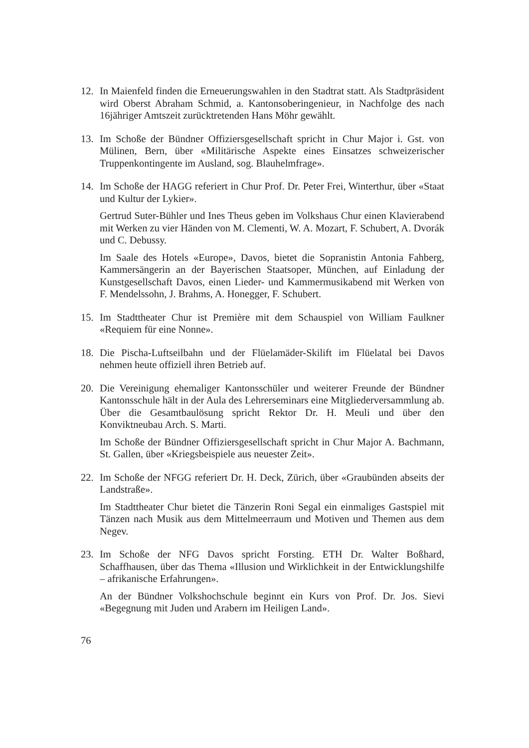12. In Maienfeld finden die Erneuerungswahlen in den Stadtrat statt. Als Stadtpräsident wird Oberst Abraham Schmid, a. Kantonsoberingenieur, in Nachfolge des nach 16jähriger Amtszeit zurücktretenden Hans Möhr gewählt.
13. Im Schoße der Bündner Offiziersgesellschaft spricht in Chur Major i. Gst. von Mülinen, Bern, über «Militärische Aspekte eines Einsatzes schweizerischer Truppenkontingente im Ausland, sog. Blauhelmfrage».
14. Im Schoße der HAGG referiert in Chur Prof. Dr. Peter Frei, Winterthur, über «Staat und Kultur der Lykier».
Gertrud Suter-Bühler und Ines Theus geben im Volkshaus Chur einen Klavierabend mit Werken zu vier Händen von M. Clementi, W. A. Mozart, F. Schubert, A. Dvorák und C. Debussy.
Im Saale des Hotels «Europe», Davos, bietet die Sopranistin Antonia Fahberg, Kammersängerin an der Bayerischen Staatsoper, München, auf Einladung der Kunstgesellschaft Davos, einen Lieder- und Kammermusikabend mit Werken von F. Mendelssohn, J. Brahms, A. Honegger, F. Schubert.
15. Im Stadttheater Chur ist Première mit dem Schauspiel von William Faulkner «Requiem für eine Nonne».
18. Die Pischa-Luftseilbahn und der Flüelamäder-Skilift im Flüelatal bei Davos nehmen heute offiziell ihren Betrieb auf.
20. Die Vereinigung ehemaliger Kantonsschüler und weiterer Freunde der Bündner Kantonsschule hält in der Aula des Lehrerseminars eine Mitgliederversammlung ab. Über die Gesamtbaulösung spricht Rektor Dr. H. Meuli und über den Konviktneubau Arch. S. Marti.
Im Schoße der Bündner Offiziersgesellschaft spricht in Chur Major A. Bachmann, St. Gallen, über «Kriegsbeispiele aus neuester Zeit».
22. Im Schoße der NFGG referiert Dr. H. Deck, Zürich, über «Graubünden abseits der Landstraße».
Im Stadttheater Chur bietet die Tänzerin Roni Segal ein einmaliges Gastspiel mit Tänzen nach Musik aus dem Mittelmeerraum und Motiven und Themen aus dem Negev.
23. Im Schoße der NFG Davos spricht Forsting. ETH Dr. Walter Boßhard, Schaffhausen, über das Thema «Illusion und Wirklichkeit in der Entwicklungshilfe – afrikanische Erfahrungen».
An der Bündner Volkshochschule beginnt ein Kurs von Prof. Dr. Jos. Sievi «Begegnung mit Juden und Arabern im Heiligen Land».
76